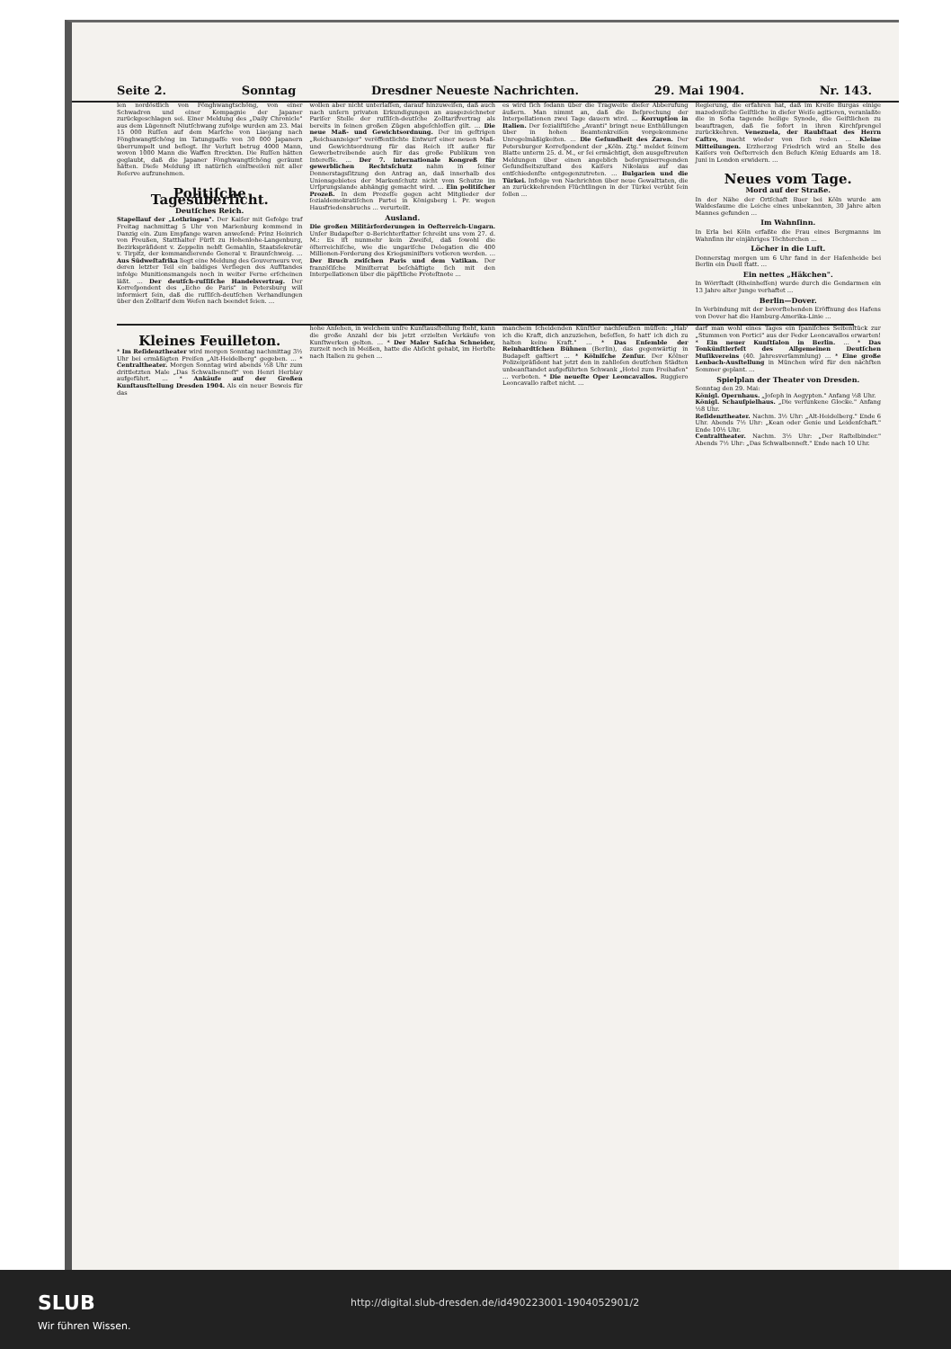Seite 2. Sonntag Dresdner Neueste Nachrichten. 29. Mai 1904. Nr. 143.
len nordöstlich von Fönghwangtschöng, von einer Schwadron und einer Kompagnie der Japaner zurückgeschlagen sei. Einer Meldung des „Daily Chronicle" aus dem Lügenneſt Niutſchwang zufolge wurden am 23. Mai 15 000 Ruſſen auf dem Marſche von Liaojang nach Fönghwangtſchöng im Tatungpaſſe von 30 000 Japanern überrumpelt und beſiegt. Ihr Verluſt betrug 4000 Mann, wovon 1000 Mann die Waffen ſtreckten. Die Ruſſen hätten geglaubt, daß die Japaner Fönghwangtſchöng geräumt hätten. Dieſe Meldung iſt natürlich einſtweilen mit aller Reſerve aufzunehmen.
Politiſche Tagesüberſicht.
Deutſches Reich.
Stapellauf der „Lothringen". Der Kaiſer mit Gefolge traf Freitag nachmittag 5 Uhr von Marienburg kommend in Danzig ein. Zum Empfange waren anweſend: Prinz Heinrich von Preußen, Statthalter Fürſt zu Hohenlohe-Langenburg, Bezirkspräſident v. Zeppelin nebſt Gemahlin, Staatsſekretär v. Tirpitz, der kommandierende General v. Braunſchweig. … Aus Südweſtafrika liegt eine Meldung des Gouverneurs vor, deren letzter Teil ein baldiges Verſiegen des Aufſtandes infolge Munitionsmangels noch in weiter Ferne erſcheinen läßt. … Der deutſch-ruſſiſche Handelsvertrag. Der Korreſpondent des „Echo de Paris" in Petersburg will informiert ſein, daß die ruſſiſch-deutſchen Verhandlungen über den Zolltarif dem Weſen nach beendet ſeien. …
wollen aber nicht unterlaſſen, darauf hinzuweiſen, daß auch nach unſern privaten Erkundigungen an ausgezeichneter Pariſer Stelle der ruſſiſch-deutſche Zolltarifvertrag als bereits in ſeinen großen Zügen abgeſchloſſen gilt. … Die neue Maß- und Gewichtsordnung. Der im geſtrigen „Reichsanzeiger" veröffentlichte Entwurf einer neuen Maß- und Gewichtsordnung für das Reich iſt außer für Gewerbetreibende auch für das große Publikum von Intereſſe. … Der 7. internationale Kongreß für gewerblichen Rechtsſchutz nahm in ſeiner Donnerstagsſitzung den Antrag an, daß innerhalb des Unionsgebietes der Markenſchutz nicht vom Schutze im Urſprungslande abhängig gemacht wird. … Ein politiſcher Prozeß. In dem Prozeſſe gegen acht Mitglieder der ſozialdemokratiſchen Partei in Königsberg i. Pr. wegen Hausfriedensbruchs … verurteilt.
Ausland.
Die großen Militärforderungen in Oeſterreich-Ungarn. Unſer Budapeſter ⊙-Berichterſtatter ſchreibt uns vom 27. d. M.: Es iſt nunmehr kein Zweifel, daß ſowohl die öſterreichiſche, wie die ungariſche Delegation die 400 Millionen-Forderung des Kriegsminiſters votieren werden. … Der Bruch zwiſchen Paris und dem Vatikan. Der franzöſiſche Miniſterrat beſchäftigte ſich mit den Interpellationen über die päpſtliche Proteſtnote …
es wird ſich ſodann über die Tragweite dieſer Abberufung äußern. Man nimmt an, daß die Beſprechung der Interpellationen zwei Tage dauern wird. … Korruption in Italien. Der ſozialiſtiſche „Avanti" bringt neue Enthüllungen über in hohen Beamtenkreiſen vorgekommene Unregelmäßigkeiten. … Die Geſundheit des Zaren. Der Petersburger Korreſpondent der „Köln. Ztg." meldet ſeinem Blatte unterm 25. d. M., er ſei ermächtigt, den ausgeſtreuten Meldungen über einen angeblich beſorgniserregenden Geſundheitszuſtand des Kaiſers Nikolaus auf das entſchiedenſte entgegenzutreten. … Bulgarien und die Türkei. Infolge von Nachrichten über neue Gewalttaten, die an zurückkehrenden Flüchtlingen in der Türkei verübt ſein ſollen …
Regierung, die erfahren hat, daß im Kreiſe Burgas einige mazedoniſche Geiſtliche in dieſer Weiſe agitieren, veranlaßte die in Sofia tagende heilige Synode, die Geiſtlichen zu beauftragen, daß ſie ſofort in ihren Kirchſprengel zurückkehren. Venezuela, der Raubſtaat des Herrn Caſtro, macht wieder von ſich reden … Kleine Mitteilungen. Erzherzog Friedrich wird an Stelle des Kaiſers von Oeſterreich den Beſuch König Eduards am 18. Juni in London erwidern. …
Neues vom Tage.
Mord auf der Straße.
In der Nähe der Ortſchaft Buer bei Köln wurde am Waldesſaume die Leiche eines unbekannten, 30 Jahre alten Mannes gefunden …
Im Wahnſinn.
In Erla bei Köln erfaßte die Frau eines Bergmanns im Wahnſinn ihr einjähriges Töchterchen …
Löcher in die Luft.
Donnerstag morgen um 6 Uhr fand in der Haſenheide bei Berlin ein Duell ſtatt. …
Ein nettes „Häkchen".
In Wörrſtadt (Rheinheſſen) wurde durch die Gendarmen ein 13 Jahre alter Junge verhaftet …
Berlin—Dover.
In Verbindung mit der bevorſtehenden Eröffnung des Hafens von Dover hat die Hamburg-Amerika-Linie …
Kleines Feuilleton.
* Im Reſidenztheater wird morgen Sonntag nachmittag 3½ Uhr bei ermäßigten Preiſen „Alt-Heidelberg" gegeben. … * Centraltheater. Morgen Sonntag wird abends ½8 Uhr zum drittletzten Male „Das Schwalbenneſt" von Henri Herblay aufgeführt. … * Ankäufe auf der Großen Kunſtausſtellung Dresden 1904. Als ein neuer Beweis für das
hohe Anſehen, in welchem unſre Kunſtausſtellung ſteht, kann die große Anzahl der bis jetzt erzielten Verkäufe von Kunſtwerken gelten. … * Der Maler Saſcha Schneider, zurzeit noch in Meißen, hatte die Abſicht gehabt, im Herbſte nach Italien zu gehen …
manchem ſcheidenden Künſtler nachſeufzen müſſen: „Hab' ich die Kraft, dich anzuziehen, beſeſſen, ſo hatt' ich dich zu halten keine Kraft." … * Das Enſemble der Reinhardtſchen Bühnen (Berlin), das gegenwärtig in Budapeſt gaſtiert … * Kölniſche Zenſur. Der Kölner Polizeipräſident hat jetzt den in zahlloſen deutſchen Städten unbeanſtandet aufgeführten Schwank „Hotel zum Freihafen" … verboten. * Die neueſte Oper Leoncavallos. Ruggiero Leoncavallo raſtet nicht. …
darf man wohl eines Tages ein ſpaniſches Seitenſtück zur „Stummen von Portici" aus der Feder Leoncavallos erwarten! * Ein neuer Kunſtſalon in Berlin. … * Das Tonkünſtlerfeſt des Allgemeinen Deutſchen Muſikvereins (40. Jahresverſammlung) … * Eine große Lenbach-Ausſtellung in München wird für den nächſten Sommer geplant. …
Spielplan der Theater von Dresden.
Sonntag den 29. Mai:
Königl. Opernhaus. „Joſeph in Aegypten." Anfang ½8 Uhr.
Königl. Schauſpielhaus. „Die verſunkene Glocke." Anfang ½8 Uhr.
Reſidenztheater. Nachm. 3½ Uhr: „Alt-Heidelberg." Ende 6 Uhr. Abends 7½ Uhr: „Kean oder Genie und Leidenſchaft." Ende 10½ Uhr.
Centraltheater. Nachm. 3½ Uhr: „Der Raſtelbinder." Abends 7½ Uhr: „Das Schwalbenneſt." Ende nach 10 Uhr.
SLUB
Wir führen Wissen.
http://digital.slub-dresden.de/id490223001-1904052901/2